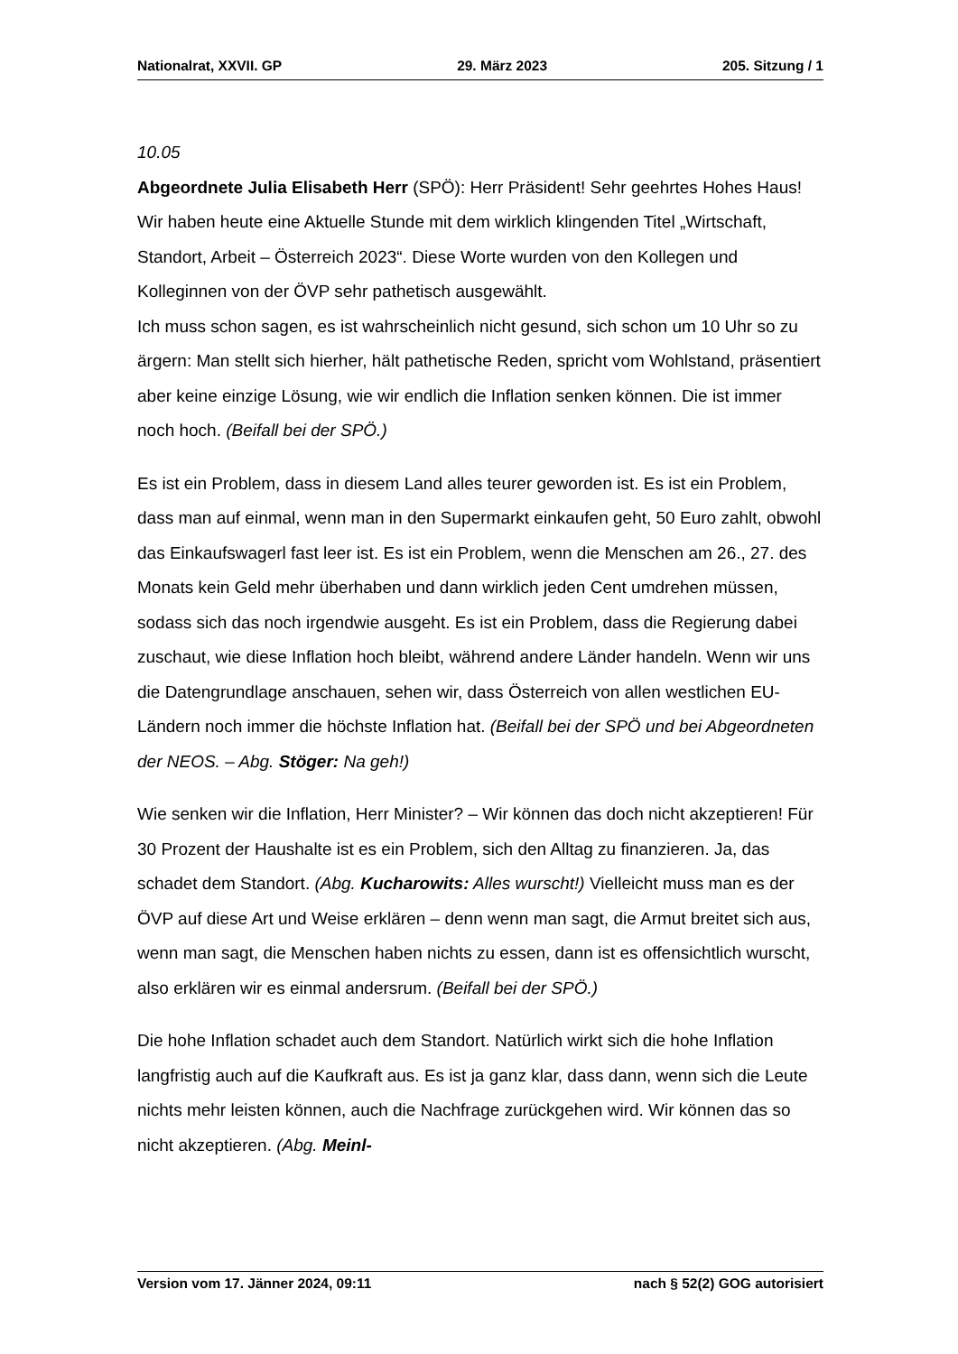Nationalrat, XXVII. GP 29. März 2023 205. Sitzung / 1
10.05
Abgeordnete Julia Elisabeth Herr (SPÖ): Herr Präsident! Sehr geehrtes Hohes Haus! Wir haben heute eine Aktuelle Stunde mit dem wirklich klingenden Titel „Wirtschaft, Standort, Arbeit – Österreich 2023“. Diese Worte wurden von den Kollegen und Kolleginnen von der ÖVP sehr pathetisch ausgewählt.
Ich muss schon sagen, es ist wahrscheinlich nicht gesund, sich schon um 10 Uhr so zu ärgern: Man stellt sich hierher, hält pathetische Reden, spricht vom Wohlstand, präsentiert aber keine einzige Lösung, wie wir endlich die Inflation senken können. Die ist immer noch hoch. (Beifall bei der SPÖ.)
Es ist ein Problem, dass in diesem Land alles teurer geworden ist. Es ist ein Problem, dass man auf einmal, wenn man in den Supermarkt einkaufen geht, 50 Euro zahlt, obwohl das Einkaufswagerl fast leer ist. Es ist ein Problem, wenn die Menschen am 26., 27. des Monats kein Geld mehr überhaben und dann wirklich jeden Cent umdrehen müssen, sodass sich das noch irgendwie ausgeht. Es ist ein Problem, dass die Regierung dabei zuschaut, wie diese Inflation hoch bleibt, während andere Länder handeln. Wenn wir uns die Daten­grundlage anschauen, sehen wir, dass Österreich von allen westlichen EU-Ländern noch immer die höchste Inflation hat. (Beifall bei der SPÖ und bei Abgeordneten der NEOS. – Abg. Stöger: Na geh!)
Wie senken wir die Inflation, Herr Minister? – Wir können das doch nicht akzeptieren! Für 30 Prozent der Haushalte ist es ein Problem, sich den Alltag zu finanzieren. Ja, das schadet dem Standort. (Abg. Kucharowits: Alles wurscht!) Vielleicht muss man es der ÖVP auf diese Art und Weise erklären – denn wenn man sagt, die Armut breitet sich aus, wenn man sagt, die Menschen haben nichts zu essen, dann ist es offensichtlich wurscht, also erklären wir es einmal andersrum. (Beifall bei der SPÖ.)
Die hohe Inflation schadet auch dem Standort. Natürlich wirkt sich die hohe Inflation langfristig auch auf die Kaufkraft aus. Es ist ja ganz klar, dass dann, wenn sich die Leute nichts mehr leisten können, auch die Nachfrage zurückgehen wird. Wir können das so nicht akzeptieren. (Abg. Meinl-
Version vom 17. Jänner 2024, 09:11 nach § 52(2) GOG autorisiert